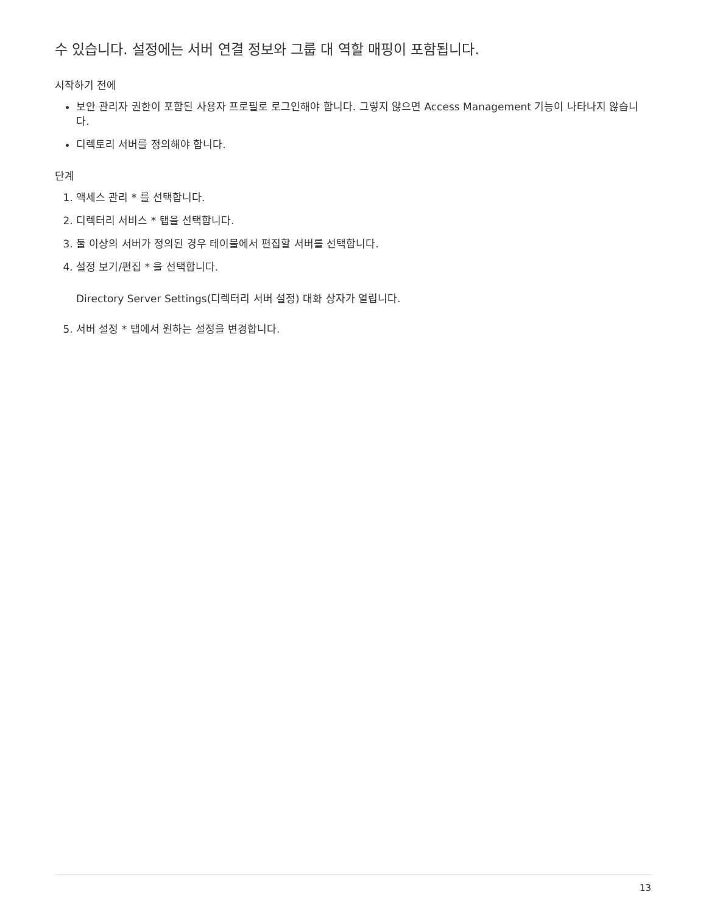수 있습니다. 설정에는 서버 연결 정보와 그룹 대 역할 매핑이 포함됩니다.
시작하기 전에
보안 관리자 권한이 포함된 사용자 프로필로 로그인해야 합니다. 그렇지 않으면 Access Management 기능이 나타나지 않습니다.
디렉토리 서버를 정의해야 합니다.
단계
1. 액세스 관리 * 를 선택합니다.
2. 디렉터리 서비스 * 탭을 선택합니다.
3. 둘 이상의 서버가 정의된 경우 테이블에서 편집할 서버를 선택합니다.
4. 설정 보기/편집 * 을 선택합니다.
Directory Server Settings(디렉터리 서버 설정) 대화 상자가 열립니다.
5. 서버 설정 * 탭에서 원하는 설정을 변경합니다.
13